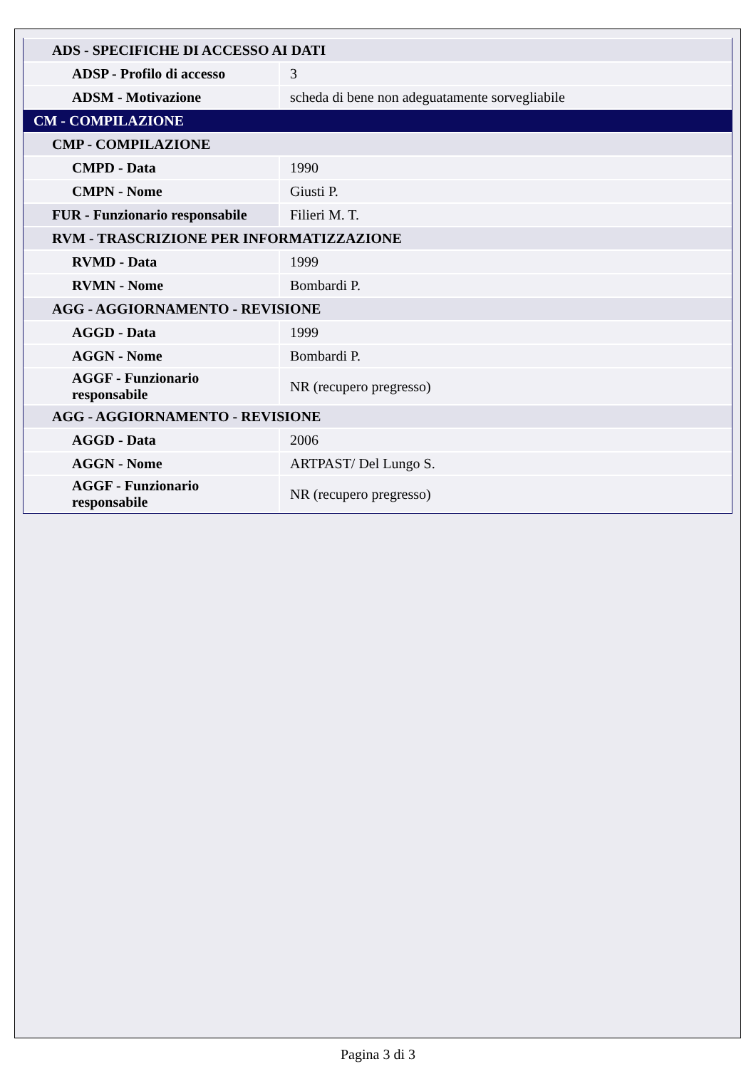| ADS - SPECIFICHE DI ACCESSO AI DATI | |
| ADSP - Profilo di accesso | 3 |
| ADSM - Motivazione | scheda di bene non adeguatamente sorvegliabile |
| CM - COMPILAZIONE | |
| CMP - COMPILAZIONE | |
| CMPD - Data | 1990 |
| CMPN - Nome | Giusti P. |
| FUR - Funzionario responsabile | Filieri M. T. |
| RVM - TRASCRIZIONE PER INFORMATIZZAZIONE | |
| RVMD - Data | 1999 |
| RVMN - Nome | Bombardi P. |
| AGG - AGGIORNAMENTO - REVISIONE | |
| AGGD - Data | 1999 |
| AGGN - Nome | Bombardi P. |
| AGGF - Funzionario responsabile | NR (recupero pregresso) |
| AGG - AGGIORNAMENTO - REVISIONE | |
| AGGD - Data | 2006 |
| AGGN - Nome | ARTPAST/ Del Lungo S. |
| AGGF - Funzionario responsabile | NR (recupero pregresso) |
Pagina 3 di 3